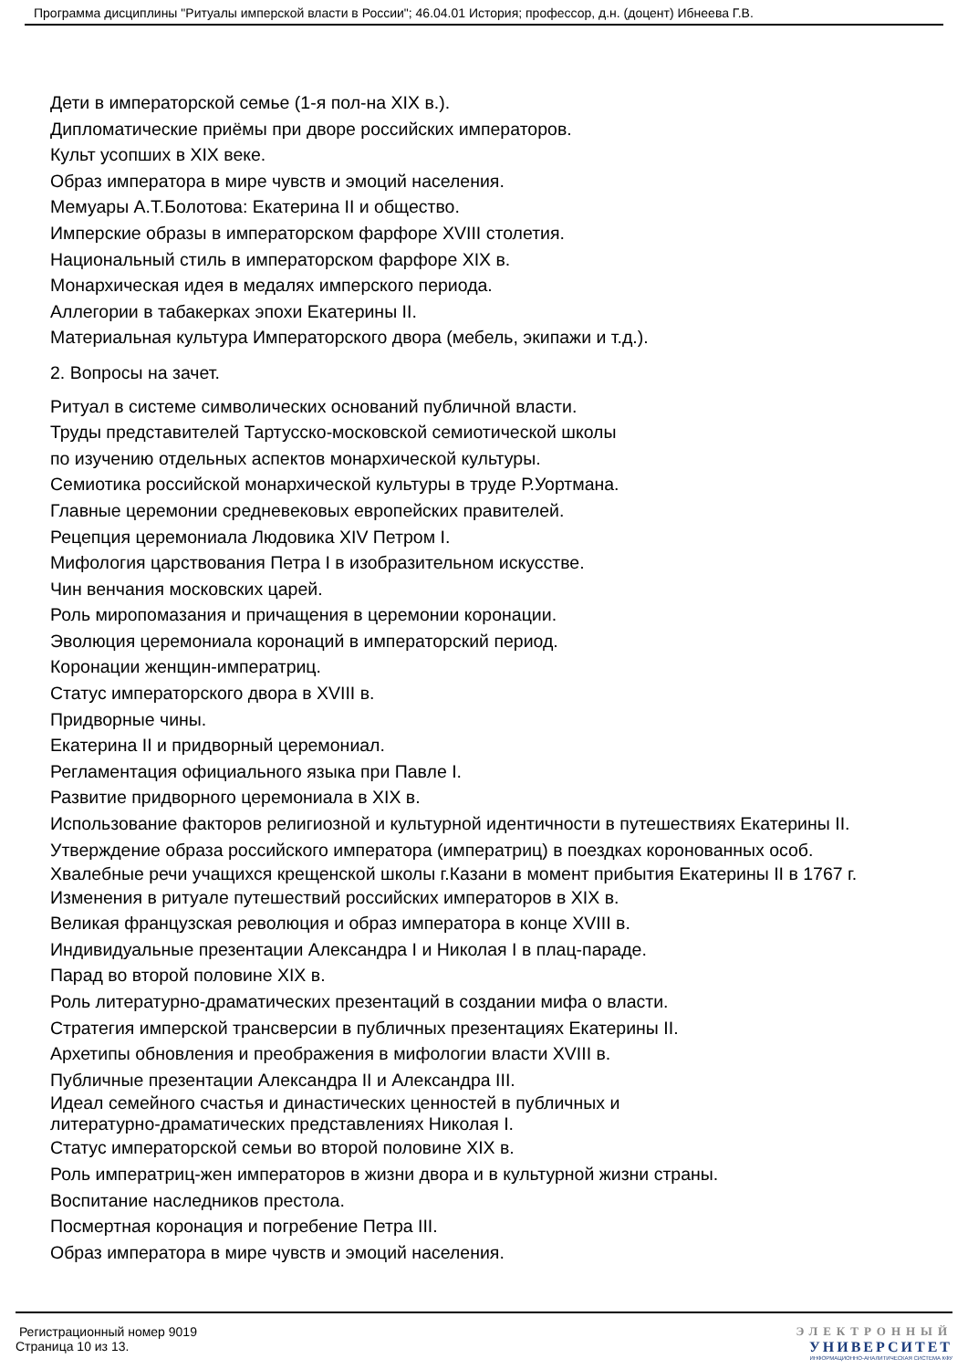Программа дисциплины "Ритуалы имперской власти в России"; 46.04.01 История; профессор, д.н. (доцент) Ибнеева Г.В.
Дети в императорской семье (1-я пол-на XIX в.).
Дипломатические приёмы при дворе российских императоров.
Культ усопших в XIX веке.
Образ императора в мире чувств и эмоций населения.
Мемуары А.Т.Болотова: Екатерина II и общество.
Имперские образы в императорском фарфоре XVIII столетия.
Национальный стиль в императорском фарфоре XIX в.
Монархическая идея в медалях имперского периода.
Аллегории в табакерках эпохи Екатерины II.
Материальная культура Императорского двора (мебель, экипажи и т.д.).
2. Вопросы на зачет.
Ритуал в системе символических оснований публичной власти.
Труды представителей Тартусско-московской семиотической школы
по изучению отдельных аспектов монархической культуры.
Семиотика российской монархической культуры в труде Р.Уортмана.
Главные церемонии средневековых европейских правителей.
Рецепция церемониала Людовика XIV Петром I.
Мифология царствования Петра I в изобразительном искусстве.
Чин венчания московских царей.
Роль миропомазания и причащения в церемонии коронации.
Эволюция церемониала коронаций в императорский период.
Коронации женщин-императриц.
Статус императорского двора в XVIII в.
Придворные чины.
Екатерина II и придворный церемониал.
Регламентация официального языка при Павле I.
Развитие придворного церемониала в XIX в.
Использование факторов религиозной и культурной идентичности в путешествиях Екатерины II.
Утверждение образа российского императора (императриц) в поездках коронованных особ.
Хвалебные речи учащихся крещенской школы г.Казани в момент прибытия Екатерины II в 1767 г.
Изменения в ритуале путешествий российских императоров в XIX в.
Великая французская революция и образ императора в конце XVIII в.
Индивидуальные презентации Александра I и Николая I в плац-параде.
Парад во второй половине XIX в.
Роль литературно-драматических презентаций в создании мифа о власти.
Стратегия имперской трансверсии в публичных презентациях Екатерины II.
Архетипы обновления и преображения в мифологии власти XVIII в.
Публичные презентации Александра II и Александра III.
Идеал семейного счастья и династических ценностей в публичных и
литературно-драматических представлениях Николая I.
Статус императорской семьи во второй половине XIX в.
Роль императриц-жен императоров в жизни двора и в культурной жизни страны.
Воспитание наследников престола.
Посмертная коронация и погребение Петра III.
Образ императора в мире чувств и эмоций населения.
Регистрационный номер 9019
Страница 10 из 13.
ЭЛЕКТРОННЫЙ
УНИВЕРСИТЕТ
ИНФОРМАЦИОННО-АНАЛИТИЧЕСКАЯ СИСТЕМА КФУ